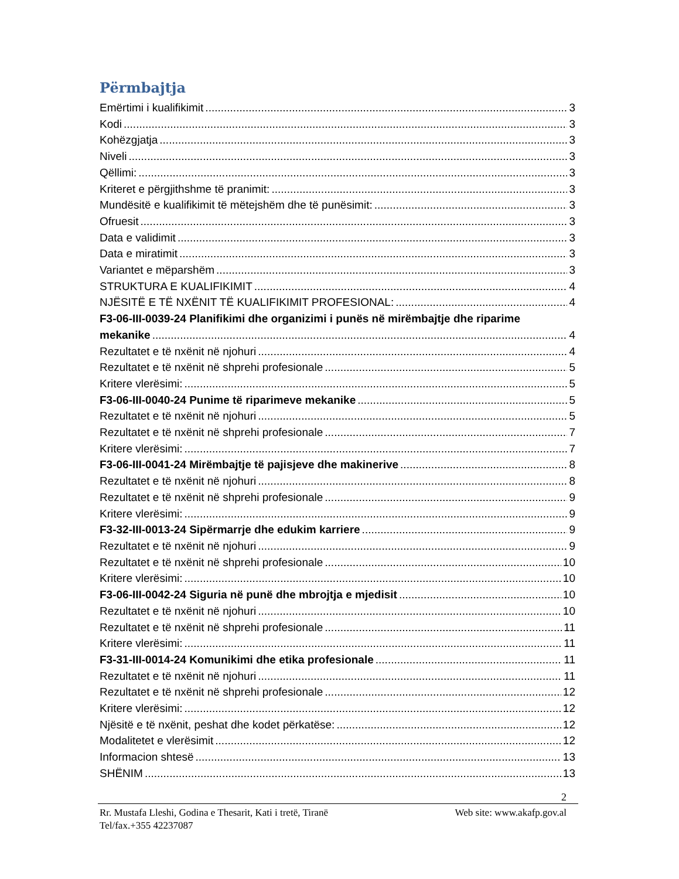Përmbajtja
Emërtimi i kualifikimit 3
Kodi 3
Kohëzgjatja 3
Niveli 3
Qëllimi: 3
Kriteret e përgjithshme të pranimit: 3
Mundësitë e kualifikimit të mëtejshëm dhe të punësimit: 3
Ofruesit 3
Data e validimit 3
Data e miratimit 3
Variantet e mëparshëm 3
STRUKTURA E KUALIFIKIMIT 4
NJËSITË E TË NXËNIT TË KUALIFIKIMIT PROFESIONAL: 4
F3-06-III-0039-24 Planifikimi dhe organizimi i punës në mirëmbajtje dhe riparime
mekanike 4
Rezultatet e të nxënit në njohuri 4
Rezultatet e të nxënit në shprehi profesionale 5
Kritere vlerësimi: 5
F3-06-III-0040-24 Punime të riparimeve mekanike 5
Rezultatet e të nxënit në njohuri 5
Rezultatet e të nxënit në shprehi profesionale 7
Kritere vlerësimi: 7
F3-06-III-0041-24 Mirëmbajtje të pajisjeve dhe makinerive 8
Rezultatet e të nxënit në njohuri 8
Rezultatet e të nxënit në shprehi profesionale 9
Kritere vlerësimi: 9
F3-32-III-0013-24 Sipërmarrje dhe edukim karriere 9
Rezultatet e të nxënit në njohuri 9
Rezultatet e të nxënit në shprehi profesionale 10
Kritere vlerësimi: 10
F3-06-III-0042-24 Siguria në punë dhe mbrojtja e mjedisit 10
Rezultatet e të nxënit në njohuri 10
Rezultatet e të nxënit në shprehi profesionale 11
Kritere vlerësimi: 11
F3-31-III-0014-24 Komunikimi dhe etika profesionale 11
Rezultatet e të nxënit në njohuri 11
Rezultatet e të nxënit në shprehi profesionale 12
Kritere vlerësimi: 12
Njësitë e të nxënit, peshat dhe kodet përkatëse: 12
Modalitetet e vlerësimit 12
Informacion shtesë 13
SHËNIM 13
2
Rr. Mustafa Lleshi, Godina e Thesarit, Kati i tretë, Tiranë Web site: www.akafp.gov.al
Tel/fax.+355 42237087